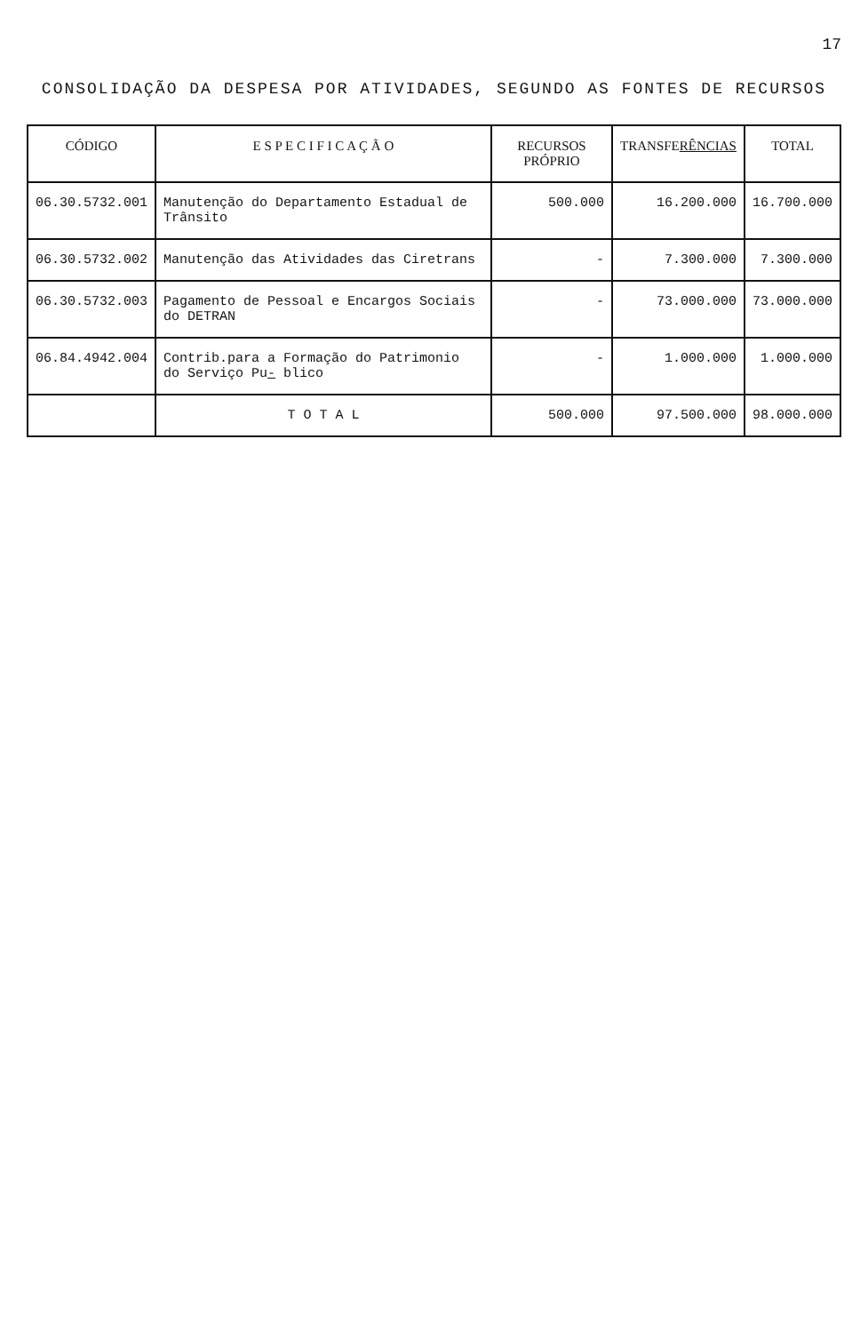17
CONSOLIDAÇÃO DA DESPESA POR ATIVIDADES, SEGUNDO AS FONTES DE RECURSOS
| CÓDIGO | E S P E C I F I C A Ç Ã O | RECURSOS PRÓPRIO | TRANSFE RÊNCIAS | TOTAL |
| --- | --- | --- | --- | --- |
| 06.30.5732.001 | Manutenção do Departamento Estadual de Trânsito | 500.000 | 16.200.000 | 16.700.000 |
| 06.30.5732.002 | Manutenção das Atividades das Ciretrans | - | 7.300.000 | 7.300.000 |
| 06.30.5732.003 | Pagamento de Pessoal e Encargos Sociais do DETRAN | - | 73.000.000 | 73.000.000 |
| 06.84.4942.004 | Contrib.para a Formação do Patrimonio do Serviço Pu - blico | - | 1.000.000 | 1.000.000 |
| | T O T A L | 500.000 | 97.500.000 | 98.000.000 |